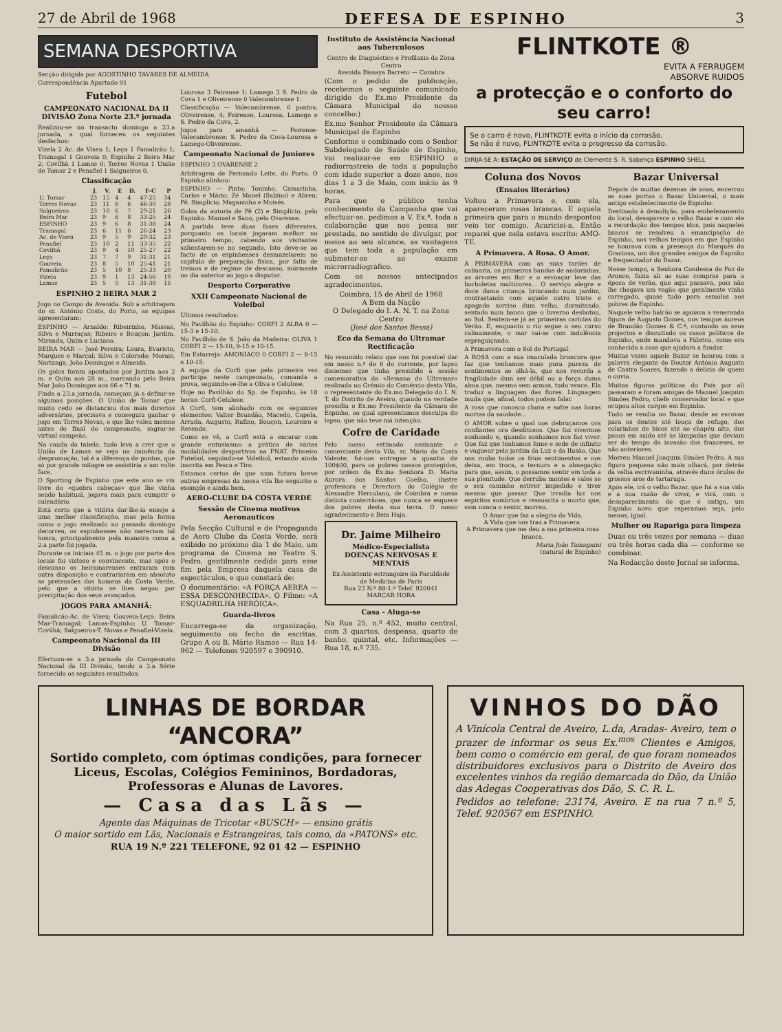27 de Abril de 1968 DEFESA DE ESPINHO 3
SEMANA DESPORTIVA
Secção dirigida por AGOSTINHO TAVARES DE ALMEIDA
Correspondência Apartado 91
Futebol
CAMPEONATO NACIONAL DA II DIVISÃO Zona Norte 23.ª jornada
Realizou-se no transacto domingo a 23.a jornada, a qual forneceu os seguintes desfechos:
Vizela 2 Ac. de Viseu 1; Leça 1 Famalicão 1; Tramagal 1 Gouveia 0; Espinho 2 Beira Mar 2; Covilhã 1 Lamas 0; Torres Novas 1 União de Tomar 2 e Penafiel 1 Salgueiros 0.
Classificação
| | J. | V. | E | D. | F-C | P |
| --- | --- | --- | --- | --- | --- | --- |
| U. Tomar | 23 | 15 | 4 | 4 | 47-25 | 34 |
| Torres Novas | 23 | 11 | 6 | 6 | 46-30 | 28 |
| Salgueiros | 23 | 10 | 6 | 7 | 29-21 | 26 |
| Beira Mar | 23 | 9 | 6 | 8 | 33-25 | 24 |
| ESPINHO | 23 | 9 | 6 | 8 | 31-38 | 24 |
| Tramagal | 23 | 6 | 11 | 6 | 26-24 | 23 |
| Ac. de Viseu | 23 | 9 | 5 | 9 | 29-32 | 23 |
| Penafiel | 23 | 10 | 2 | 11 | 33-35 | 22 |
| Covilhã | 23 | 9 | 4 | 10 | 25-27 | 22 |
| Leça | 23 | 7 | 7 | 9 | 31-31 | 21 |
| Gouveia | 23 | 8 | 5 | 10 | 25-41 | 21 |
| Famalicão | 23 | 5 | 10 | 8 | 25-33 | 20 |
| Vizela | 23 | 9 | 1 | 13 | 24-56 | 19 |
| Lamas | 23 | 5 | 5 | 13 | 31-38 | 15 |
ESPINHO 2 BEIRA MAR 2
Jogo no Campo da Avenida. Sob a arbitragem do sr. António Costa, do Porto, as equipas apresentaram:
ESPINHO — Arnaldo; Ribeirinho, Massas, Silva e Murraças; Ribeiro e Bouçon; Jardim, Miranda, Quim e Luciano.
BEIRA MAR — José Pereira; Loura, Evaristo, Marques e Marçal; Silva e Colorado; Morais, Nartanga, João Domingos e Almeida.
Os golos foram apontados por Jardim aos 2 m. e Quim aos 28 m., marcando pelo Beira Mar João Domingos aos 66 e 71 m.
Finda a 23.a jornada, começam já a definir-se algumas posições. O União de Tomar que muito cedo se distanciou dos mais directos adversários, precisava e conseguiu ganhar o jogo em Torres Novas, o que lhe valeu mesmo antes do final do campeonato, sagrar-se virtual campeão.
Na cauda da tabela, tudo leva a crer que o União de Lamas se veja na iminência da despromoção, tal é a diferença de pontos, que só por grande milagre se assistiria a um volte face.
O Sporting de Espinho que este ano se viu livre do «quebra cabeças» que lhe vinha sendo habitual, jogava mais para cumprir o calendário.
Está certo que a vitória dar-lhe-ia ensejo a uma melhor classificação, mas pela forma como o jogo realizado no passado domingo decorreu, os espinhenses não mereciam tal honra, principalmente pela maneira como a 2.a parte foi jogada.
Durante os iniciais 45 m. o jogo por parte dos locais foi vistoso e convincente, mas após o descanso os beiramarenses entraram com outra disposição e contrariaram em absoluto as pretensões dos homens da Costa Verde, pelo que a vitória se lhes negou por precipitação dos seus avançados.
JOGOS PARA AMANHÃ:
Famalicão-Ac. de Viseu; Gouveia-Leça; Beira Mar-Tramagal; Lamas-Espinho; U. Tomar-Covilhã; Salgueiros-T. Novas e Penafiel-Vizela.
Campeonato Nacional da III Divisão
Efectuou-se a 3.a jornada do Campeonato Nacional da III Divisão, tendo a 3.a Série fornecido os seguintes resultados:
Lourosa 3 Feirense 1; Lamego 3 S. Pedro da Cova 1 e Oliveirense 0 Valecambrense 1.
Classificação — Valecambrense, 6 pontos; Oliveirense, 4; Feirense, Lourosa, Lamego e S. Pedro da Cova, 2.
Jogos para amanhã — Feirense-Valecambrense; S. Pedro da Cova-Lourosa e Lamego-Oliveirense.
Campeonato Nacional de Juniores
ESPINHO 3 OVARENSE 2
Arbitragem de Fernando Leite, do Porto. O Espinho alinhou:
ESPINHO — Pinto; Toninho, Camarinha, Carlos e Mário; Zé Manel (Sabino) e Abreu; Pê, Simplício, Maganinho e Moisés.
Golos da autoria de Pê (2) e Simplício, pelo Espinho. Manuel e Sano, pela Ovarense.
A partida teve duas fases diferentes, porquanto os locais jogaram melhor no primeiro tempo, cabendo aos visitantes salientarem-se no segundo. Isto deve-se ao facto de os espinhenses desmazelarem no capítulo de preparação física, por falta de treinos e de regime de descanso, mòrmente no dia anterior ao jogo a disputar.
Desporto Corporativo
XXII Campeonato Nacional de Voleibol
Últimos resultados:
No Pavilhão do Espinho: CORFI 2 ALBA 0 — 15-3 e 15-10.
No Pavilhão de S. João da Madeira: OLIVA 1 CORFI 2 — 15-10, 9-15 e 10-15.
Em Estarreja: AMONIACO 0 CORFI 2 — 8-15 e 10-15.
A equipa da Corfi que pela primeira vez participa neste campeonato, comanda a prova, seguindo-se-lhe a Oliva e Celulose.
Hoje no Pavilhão do Sp. de Espinho, às 18 horas: Corfi-Celulose.
A Corfi, tem alinhado com os seguintes elementos: Valter Brandão, Macedo, Capela, Arruda, Augusto, Rufino, Bouçon, Loureiro e Resende.
Como se vê, a Corfi está a encarar com grande entusiasmo a prática de várias modalidades desportivas na FNAT. Primeiro Futebol, seguindo-se Voleibol, estando ainda inscrita em Pesca e Tiro.
Estamos certos de que num futuro breve outras empresas da nossa vila lhe seguirão o exemplo e ainda bem.
AERO-CLUBE DA COSTA VERDE
Sessão de Cinema motivos Aeronauticos
Pela Secção Cultural e de Propaganda de Aero Clube da Costa Verde, será exibido no próximo dia 1 de Maio, um programa de Cinema no Teatro S. Pedro, gentilmente cedido para esse fim pela Empresa daquela casa de espectáculos, e que constará de:
O documentário: «A FORÇA AEREA — ESSA DESCONHECIDA». O Filme: «A ESQUADRILHA HERÓICA».
Guarda-livros
Encarrega-se da organização, seguimento ou fecho de escritas, Grupo A ou B. Mário Ramos — Rua 14-962 — Telefones 920597 e 390910.
Instituto de Assistência Nacional aos Tuberculosos
Centro de Diagnóstico e Profilaxia da Zona Centro
Avenida Bissaya Barreto — Coimbra
(Com o pedido de publicação, recebemos o seguinte comunicado dirigido do Ex.mo Presidente da Câmara Municipal do nossso concelho:)
Ex.mo Senhor Presidente da Câmara Municipal de Espinho
Conforme o combinado com o Senhor Subdelegado de Saúde de Espinho, vai realizar-se em ESPINHO o radiorrastreio de toda a população com idade superior a doze anos, nos dias 1 a 3 de Maio, com início às 9 horas.
Para que o público tenha conhecimento da Campanha que vai efectuar-se, pedimos a V. Ex.ª, toda a colaboração que nos possa ser prestada, no sentido de divulgar, por meios ao seu alcance, as vantagens que tem toda a população em submeter-se ao exame microrradiográfico.
Com os nossos antecipados agradecimentos.
Coimbra, 15 de Abril de 1968
A Bem da Nação
O Delegado do I. A. N. T. na Zona Centro
(José dos Santos Bessa)
Eco da Semana do Ultramar Rectificação
No resumido relato que nos foi possível dar em nosso n.º de 6 do corrente, por lapso dissemos que tinha presidido à sessão comemorativa da «Semana do Ultramar» realizada no Grémio do Comércio desta Vila, o representante do Ex.mo Delegado do I. N. T. do Distrito de Aveiro, quando na verdade presidiu o Ex.mo Presidente da Câmara de Espinho, ao qual apresentamos desculpa do lapso, que não teve má intenção.
Cofre de Caridade
Pelo nosso estimado assinante e comerciante desta Vila, sr. Mário da Costa Valente, foi-nos entregue a quantia de 100$00, para os pobres nossos protegidos, por ordem da Ex.ma Senhora D. Maria Aurora dos Santos Coelho, ilustre professora e Directora do Colégio de Alexandre Herculano, de Coimbra e nossa distinta conterrânea, que nunca se esquece dos pobres desta sua terra. O nosso agradecimento e Bem Haja.
Dr. Jaime Milheiro
Médico-Especialista
DOENÇAS NERVOSAS E MENTAIS
Ex-Assistente estrangeiro da Faculdade de Medicina de Paris
Rua 23 N.º 88-1.º Telef. 920041
MARCAR HORA
Casa - Aluga-se
Na Rua 25, n.º 452, muito central, com 3 quartos, despensa, quarto de banho, quintal, etc. Informações — Rua 18, n.º 735.
FLINTKOTE ®
EVITA A FERRUGEM
ABSORVE RUIDOS
a protecção e o conforto do seu carro!
Se o carro é novo, FLINTKOTE evita o início da corrosão.
Se não é novo, FLINTKOTE evita o progresso da corrosão.
DIRIJA-SE A: ESTAÇÃO DE SERVIÇO de Clemente S. R. Sabença ESPINHO SHELL
Coluna dos Novos
(Ensaios literários)
Voltou a Primavera e, com ela, apareceram rosas brancas. E aquela primeira que para o mundo despontou veio ter comigo. Acariciei-a. Então reparei que nela estava escrito: AMO-TE.
A Primavera. A Rosa. O Amor.
A PRIMAVERA com as suas tardes de calmaria, os primeiros bandos de andorinhas, as árvores em flor e o esvoaçar leve das borboletas multicores... O serviço alegre e doce duma criança brincando num jardim, contrastando com aquele outro triste e apagado sorriso dum velho, dormitando, sentado num banco que o Inverno desbotou, ao Sol. Sentem-se já as primeiras carícias do Verão. E, enquanto o rio segue o seu curso calmamente, o mar vai-se com indolência espreguiçando.
A Primavera com o Sol de Portugal.
A ROSA com a sua imaculada brancura que faz que tenhamos mais pura pureza de sentimentos ao olhá-la, que nos recorda a fragilidade dum ser débil ou a força duma alma que, mesmo sem armas, tudo vence. Ela traduz a linguagem das flores. Linguagem muda que, afinal, todos podem falar.
A rosa que conosco chora e sofre nas horas mortas da saudade...
O AMOR sobre o qual nos debruçamos ora confiantes ora desditosos. Que faz vivermos sonhando e, quando sonhamos nos faz viver. Que faz que tenhamos fome e sede de infinito e vaguear pelo jardim da Luz e da Ilusão. Que nos rouba todos os frios sentimentos e nos deixa, em troca, a ternura e a abnegação para que, assim, o possamos sentir em toda a sua plenitude. Que derruba montes e vales se o seu caminho estiver impedido e tiver mesmo que passar. Que irradia luz nos espíritos sombrios e ressuscita o morto que, sem nunca o sentir, morreu.
O Amor que faz a alegria da Vida.
A Vida que nos traz a Primavera.
A Primavera que me deu a sua primeira rosa branca.
Maria João Tamagnini
(natural de Espinho)
Bazar Universal
Depois de muitas dezenas de anos, encerrou as suas portas o Bazar Universal, o mais antigo estabelecimento de Espinho.
Destinado à demolição, para embelezamento do local, desaparece o velho Bazar e com ele a recordação dos tempos idos, pois naqueles bancos se resolveu a emancipação de Espinho, nos velhos tempos em que Espinho se honrava com a presença do Marquês da Graciosa, um dos grandes amigos de Espinho e frequentador do Bazar.
Nesse tempo, a Senhora Condessa de Foz de Aronce, fazia ali as suas compras para a época de verão, que aqui passava, pois não lhe chegava um vagão que geralmente vinha carregado, quase tudo para esmolas aos pobres de Espinho.
Naquele velho balcão se apoiava a veneranda figura de Augusto Gomes, nos tempos áureos de Brandão Gomes & C.ª, contando os seus projectos e discutindo os casos políticos de Espinho, onde mandava a Fábrica, como era conhecida a casa que ajudara a fundar.
Muitas vezes aquele Bazar se honrou com a palavra elegante do Doutor António Augusto de Castro Soares, fazendo a delícia de quem o ouvia.
Muitas figuras políticas do País por ali passaram e foram amigas de Manuel Joaquim Simões Pedro, chefe conservador local e que ocupou altos cargos em Espinho.
Tudo se vendia no Bazar, desde as escovas para os dentes até louça de refugo, dos colarinhos de bicos até ao chapéu alto, dos panos em saldo até às lâmpadas que deviam ser do tempo da invasão dos franceses, se não anteriores.
Morreu Manuel Joaquim Simões Pedro. A sua figura pequena não mais olhará, por detrás da velha escrivaninha, através duns óculos de grossos aros de tartaruga.
Após ele, irá o velho Bazar, que foi a sua vida e a sua razão de viver, e virá, com o desaparecimento do que é antigo, um Espinho novo que esperamos seja, pelo menos, igual.
Mulher ou Rapariga para limpeza
Duas ou três vezes por semana — duas ou três horas cada dia — conforme se combinar.
Na Redacção deste Jornal se informa.
LINHAS DE BORDAR “ANCORA”
Sortido completo, com óptimas condições, para fornecer Liceus, Escolas, Colégios Femininos, Bordadoras, Professoras e Alunas de Lavores.
— Casa das Lãs —
Agente das Máquinas de Tricotar «BUSCH» — ensino grátis
O maior sortido em Lãs, Nacionais e Estrangeiras, tais como, da «PATONS» etc.
RUA 19 N.º 221 TELEFONE, 92 01 42 — ESPINHO
VINHOS DO DÃO
A Vinícola Central de Aveiro, L.da, Aradas- Aveiro, tem o prazer de informar os seus Ex.<sup>mos</sup> Clientes e Amigos, bem como o comércio em geral, de que foram nomeados distribuidores exclusivos para o Distrito de Aveiro dos excelentes vinhos da região demarcada do Dão, da União das Adegas Cooperativas dos Dão, S. C. R. L.
Pedidos ao telefone: 23174, Aveiro. E na rua 7 n.º 5, Telef. 920567 em ESPINHO.